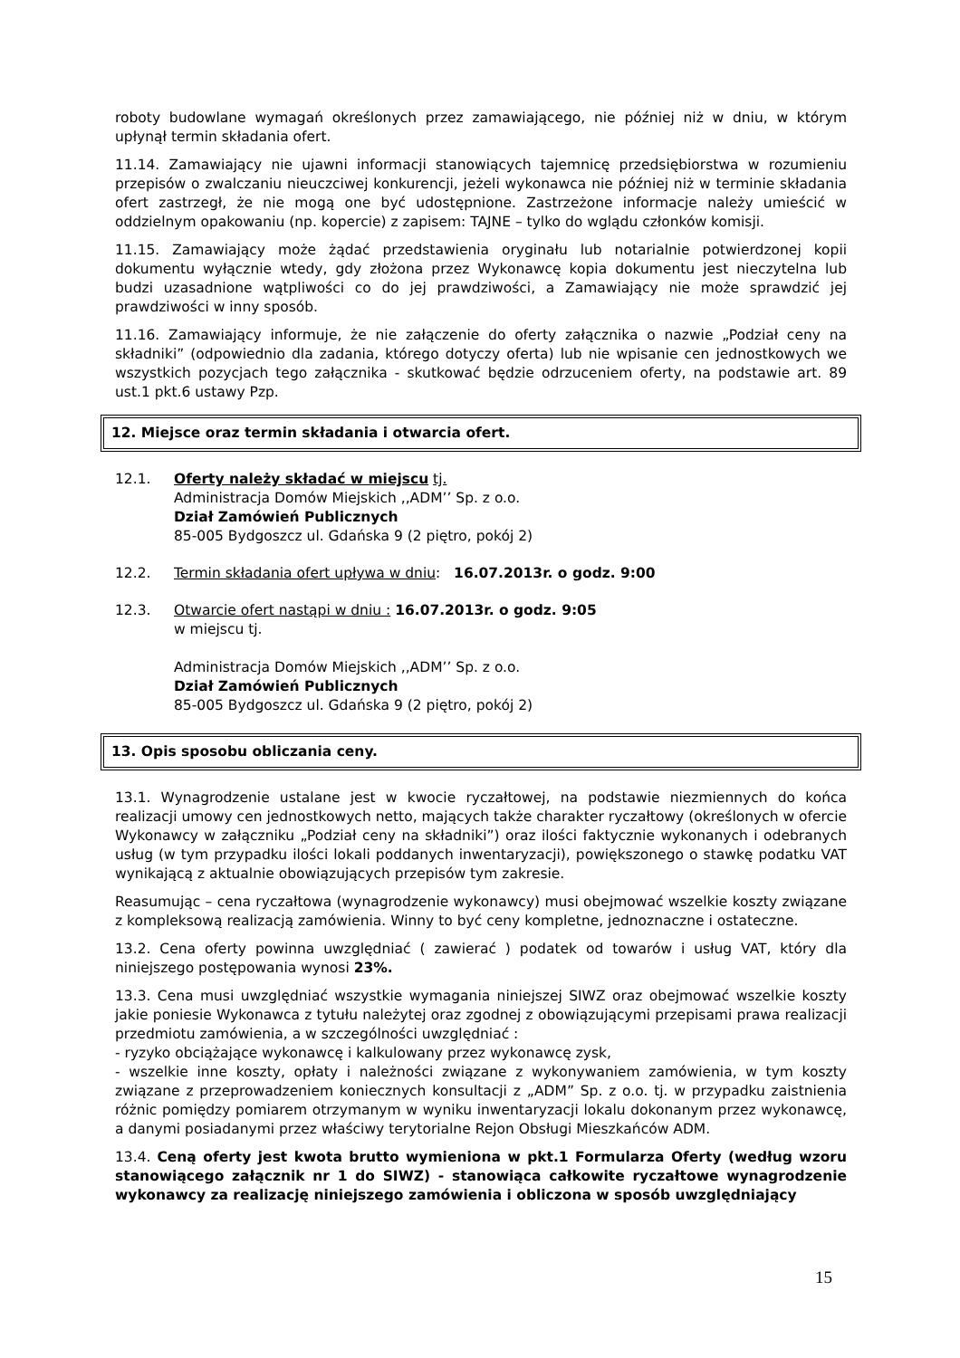roboty budowlane wymagań określonych przez zamawiającego, nie później niż w dniu, w którym upłynął termin składania ofert.
11.14. Zamawiający nie ujawni informacji stanowiących tajemnicę przedsiębiorstwa w rozumieniu przepisów o zwalczaniu nieuczciwej konkurencji, jeżeli wykonawca nie później niż w terminie składania ofert zastrzegł, że nie mogą one być udostępnione. Zastrzeżone informacje należy umieścić w oddzielnym opakowaniu (np. kopercie) z zapisem: TAJNE – tylko do wglądu członków komisji.
11.15. Zamawiający może żądać przedstawienia oryginału lub notarialnie potwierdzonej kopii dokumentu wyłącznie wtedy, gdy złożona przez Wykonawcę kopia dokumentu jest nieczytelna lub budzi uzasadnione wątpliwości co do jej prawdziwości, a Zamawiający nie może sprawdzić jej prawdziwości w inny sposób.
11.16. Zamawiający informuje, że nie załączenie do oferty załącznika o nazwie „Podział ceny na składniki” (odpowiednio dla zadania, którego dotyczy oferta) lub nie wpisanie cen jednostkowych we wszystkich pozycjach tego załącznika - skutkować będzie odrzuceniem oferty, na podstawie art. 89 ust.1 pkt.6 ustawy Pzp.
12. Miejsce oraz termin składania i otwarcia ofert.
12.1. Oferty należy składać w miejscu tj.
Administracja Domów Miejskich ,,ADM’’ Sp. z o.o.
Dział Zamówień Publicznych
85-005 Bydgoszcz ul. Gdańska 9 (2 piętro, pokój 2)
12.2. Termin składania ofert upływa w dniu: 16.07.2013r. o godz. 9:00
12.3. Otwarcie ofert nastąpi w dniu : 16.07.2013r. o godz. 9:05
w miejscu tj.
Administracja Domów Miejskich ,,ADM’’ Sp. z o.o.
Dział Zamówień Publicznych
85-005 Bydgoszcz ul. Gdańska 9 (2 piętro, pokój 2)
13. Opis sposobu obliczania ceny.
13.1. Wynagrodzenie ustalane jest w kwocie ryczałtowej, na podstawie niezmiennych do końca realizacji umowy cen jednostkowych netto, mających także charakter ryczałtowy (określonych w ofercie Wykonawcy w załączniku „Podział ceny na składniki”) oraz ilości faktycznie wykonanych i odebranych usług (w tym przypadku ilości lokali poddanych inwentaryzacji), powiększonego o stawkę podatku VAT wynikającą z aktualnie obowiązujących przepisów tym zakresie.
Reasumując – cena ryczałtowa (wynagrodzenie wykonawcy) musi obejmować wszelkie koszty związane z kompleksową realizacją zamówienia. Winny to być ceny kompletne, jednoznaczne i ostateczne.
13.2. Cena oferty powinna uwzględniać ( zawierać ) podatek od towarów i usług VAT, który dla niniejszego postępowania wynosi 23%.
13.3. Cena musi uwzględniać wszystkie wymagania niniejszej SIWZ oraz obejmować wszelkie koszty jakie poniesie Wykonawca z tytułu należytej oraz zgodnej z obowiązującymi przepisami prawa realizacji przedmiotu zamówienia, a w szczególności uwzględniać :
- ryzyko obciążające wykonawcę i kalkulowany przez wykonawcę zysk,
- wszelkie inne koszty, opłaty i należności związane z wykonywaniem zamówienia, w tym koszty związane z przeprowadzeniem koniecznych konsultacji z „ADM” Sp. z o.o. tj. w przypadku zaistnienia różnic pomiędzy pomiarem otrzymanym w wyniku inwentaryzacji lokalu dokonanym przez wykonawcę, a danymi posiadanymi przez właściwy terytorialne Rejon Obsługi Mieszkańców ADM.
13.4. Ceną oferty jest kwota brutto wymieniona w pkt.1 Formularza Oferty (według wzoru stanowiącego załącznik nr 1 do SIWZ) - stanowiąca całkowite ryczałtowe wynagrodzenie wykonawcy za realizację niniejszego zamówienia i obliczona w sposób uwzględniający
15